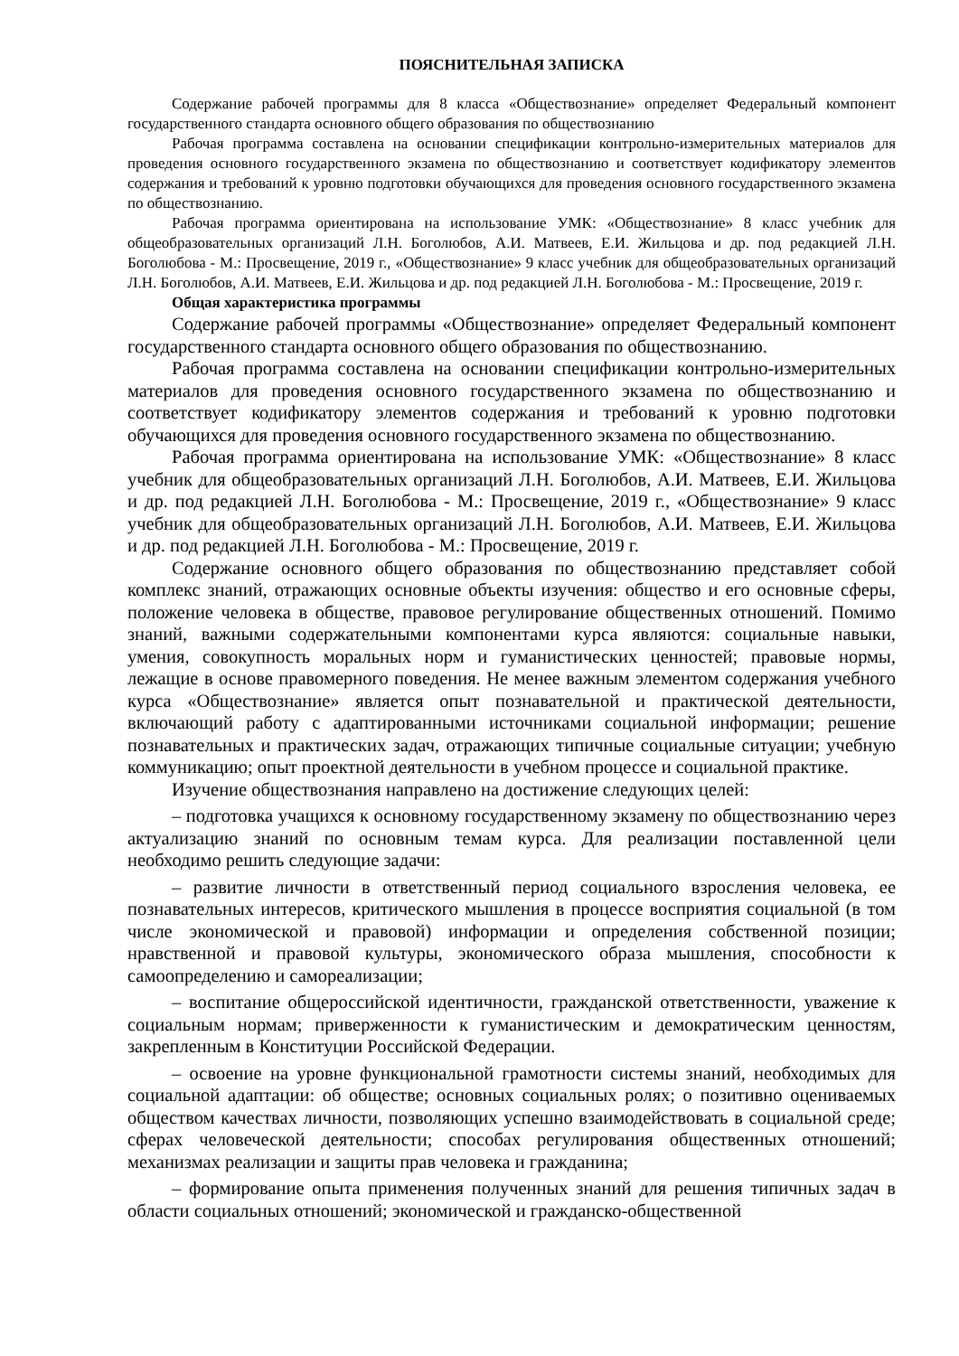ПОЯСНИТЕЛЬНАЯ ЗАПИСКА
Содержание рабочей программы для 8 класса «Обществознание» определяет Федеральный компонент государственного стандарта основного общего образования по обществознанию
Рабочая программа составлена на основании спецификации контрольно-измерительных материалов для проведения основного государственного экзамена по обществознанию и соответствует кодификатору элементов содержания и требований к уровню подготовки обучающихся для проведения основного государственного экзамена по обществознанию.
Рабочая программа ориентирована на использование УМК: «Обществознание» 8 класс учебник для общеобразовательных организаций Л.Н. Боголюбов, А.И. Матвеев, Е.И. Жильцова и др. под редакцией Л.Н. Боголюбова - М.: Просвещение, 2019 г., «Обществознание» 9 класс учебник для общеобразовательных организаций Л.Н. Боголюбов, А.И. Матвеев, Е.И. Жильцова и др. под редакцией Л.Н. Боголюбова - М.: Просвещение, 2019 г.
Общая характеристика программы
Содержание рабочей программы «Обществознание» определяет Федеральный компонент государственного стандарта основного общего образования по обществознанию.
Рабочая программа составлена на основании спецификации контрольно-измерительных материалов для проведения основного государственного экзамена по обществознанию и соответствует кодификатору элементов содержания и требований к уровню подготовки обучающихся для проведения основного государственного экзамена по обществознанию.
Рабочая программа ориентирована на использование УМК: «Обществознание» 8 класс учебник для общеобразовательных организаций Л.Н. Боголюбов, А.И. Матвеев, Е.И. Жильцова и др. под редакцией Л.Н. Боголюбова - М.: Просвещение, 2019 г., «Обществознание» 9 класс учебник для общеобразовательных организаций Л.Н. Боголюбов, А.И. Матвеев, Е.И. Жильцова и др. под редакцией Л.Н. Боголюбова - М.: Просвещение, 2019 г.
Содержание основного общего образования по обществознанию представляет собой комплекс знаний, отражающих основные объекты изучения: общество и его основные сферы, положение человека в обществе, правовое регулирование общественных отношений. Помимо знаний, важными содержательными компонентами курса являются: социальные навыки, умения, совокупность моральных норм и гуманистических ценностей; правовые нормы, лежащие в основе правомерного поведения. Не менее важным элементом содержания учебного курса «Обществознание» является опыт познавательной и практической деятельности, включающий работу с адаптированными источниками социальной информации; решение познавательных и практических задач, отражающих типичные социальные ситуации; учебную коммуникацию; опыт проектной деятельности в учебном процессе и социальной практике.
Изучение обществознания направлено на достижение следующих целей:
– подготовка учащихся к основному государственному экзамену по обществознанию через актуализацию знаний по основным темам курса. Для реализации поставленной цели необходимо решить следующие задачи:
– развитие личности в ответственный период социального взросления человека, ее познавательных интересов, критического мышления в процессе восприятия социальной (в том числе экономической и правовой) информации и определения собственной позиции; нравственной и правовой культуры, экономического образа мышления, способности к самоопределению и самореализации;
– воспитание общероссийской идентичности, гражданской ответственности, уважение к социальным нормам; приверженности к гуманистическим и демократическим ценностям, закрепленным в Конституции Российской Федерации.
– освоение на уровне функциональной грамотности системы знаний, необходимых для социальной адаптации: об обществе; основных социальных ролях; о позитивно оцениваемых обществом качествах личности, позволяющих успешно взаимодействовать в социальной среде; сферах человеческой деятельности; способах регулирования общественных отношений; механизмах реализации и защиты прав человека и гражданина;
– формирование опыта применения полученных знаний для решения типичных задач в области социальных отношений; экономической и гражданско-общественной